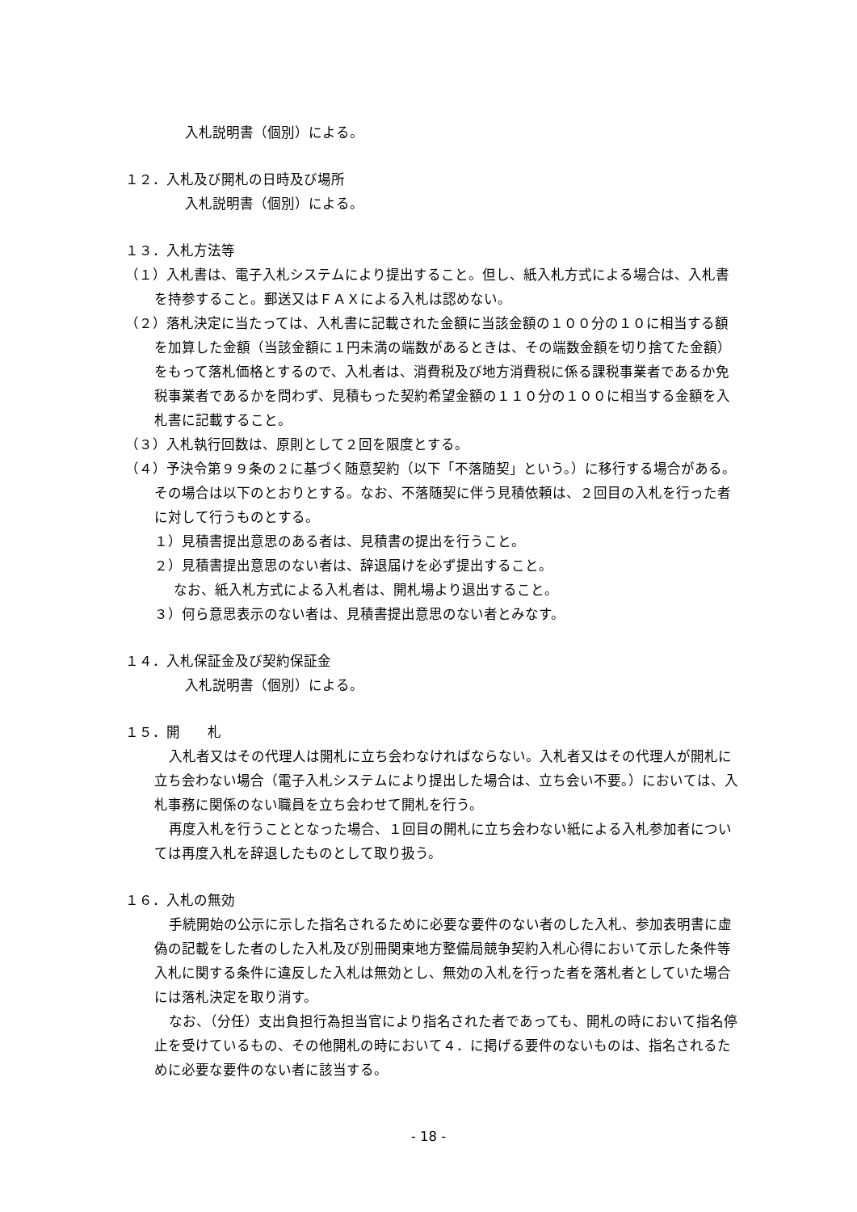入札説明書（個別）による。
１２．入札及び開札の日時及び場所
入札説明書（個別）による。
１３．入札方法等
（１）入札書は、電子入札システムにより提出すること。但し、紙入札方式による場合は、入札書を持参すること。郵送又はＦＡＸによる入札は認めない。
（２）落札決定に当たっては、入札書に記載された金額に当該金額の１００分の１０に相当する額を加算した金額（当該金額に１円未満の端数があるときは、その端数金額を切り捨てた金額）をもって落札価格とするので、入札者は、消費税及び地方消費税に係る課税事業者であるか免税事業者であるかを問わず、見積もった契約希望金額の１１０分の１００に相当する金額を入札書に記載すること。
（３）入札執行回数は、原則として２回を限度とする。
（４）予決令第９９条の２に基づく随意契約（以下「不落随契」という。）に移行する場合がある。その場合は以下のとおりとする。なお、不落随契に伴う見積依頼は、２回目の入札を行った者に対して行うものとする。
１）見積書提出意思のある者は、見積書の提出を行うこと。
２）見積書提出意思のない者は、辞退届けを必ず提出すること。
なお、紙入札方式による入札者は、開札場より退出すること。
３）何ら意思表示のない者は、見積書提出意思のない者とみなす。
１４．入札保証金及び契約保証金
入札説明書（個別）による。
１５．開　　札
入札者又はその代理人は開札に立ち会わなければならない。入札者又はその代理人が開札に立ち会わない場合（電子入札システムにより提出した場合は、立ち会い不要。）においては、入札事務に関係のない職員を立ち会わせて開札を行う。
再度入札を行うこととなった場合、１回目の開札に立ち会わない紙による入札参加者については再度入札を辞退したものとして取り扱う。
１６．入札の無効
手続開始の公示に示した指名されるために必要な要件のない者のした入札、参加表明書に虚偽の記載をした者のした入札及び別冊関東地方整備局競争契約入札心得において示した条件等入札に関する条件に違反した入札は無効とし、無効の入札を行った者を落札者としていた場合には落札決定を取り消す。
なお、（分任）支出負担行為担当官により指名された者であっても、開札の時において指名停止を受けているもの、その他開札の時において４．に掲げる要件のないものは、指名されるために必要な要件のない者に該当する。
- 18 -